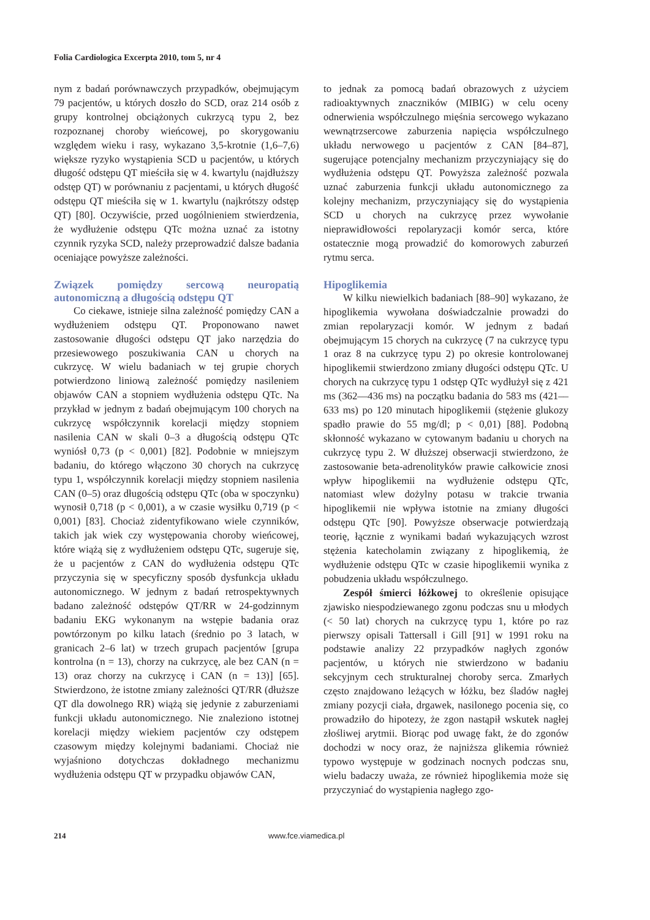Folia Cardiologica Excerpta 2010, tom 5, nr 4
nym z badań porównawczych przypadków, obejmującym 79 pacjentów, u których doszło do SCD, oraz 214 osób z grupy kontrolnej obciążonych cukrzycą typu 2, bez rozpoznanej choroby wieńcowej, po skorygowaniu względem wieku i rasy, wykazano 3,5-krotnie (1,6–7,6) większe ryzyko wystąpienia SCD u pacjentów, u których długość odstępu QT mieściła się w 4. kwartylu (najdłuższy odstęp QT) w porównaniu z pacjentami, u których długość odstępu QT mieściła się w 1. kwartylu (najkrótszy odstęp QT) [80]. Oczywiście, przed uogólnieniem stwierdzenia, że wydłużenie odstępu QTc można uznać za istotny czynnik ryzyka SCD, należy przeprowadzić dalsze badania oceniające powyższe zależności.
Związek pomiędzy sercową neuropatią autonomiczną a długością odstępu QT
Co ciekawe, istnieje silna zależność pomiędzy CAN a wydłużeniem odstępu QT. Proponowano nawet zastosowanie długości odstępu QT jako narzędzia do przesiewowego poszukiwania CAN u chorych na cukrzycę. W wielu badaniach w tej grupie chorych potwierdzono liniową zależność pomiędzy nasileniem objawów CAN a stopniem wydłużenia odstępu QTc. Na przykład w jednym z badań obejmującym 100 chorych na cukrzycę współczynnik korelacji między stopniem nasilenia CAN w skali 0–3 a długością odstępu QTc wyniósł 0,73 (p < 0,001) [82]. Podobnie w mniejszym badaniu, do którego włączono 30 chorych na cukrzycę typu 1, współczynnik korelacji między stopniem nasilenia CAN (0–5) oraz długością odstępu QTc (oba w spoczynku) wynosił 0,718 (p < 0,001), a w czasie wysiłku 0,719 (p < 0,001) [83]. Chociaż zidentyfikowano wiele czynników, takich jak wiek czy występowania choroby wieńcowej, które wiążą się z wydłużeniem odstępu QTc, sugeruje się, że u pacjentów z CAN do wydłużenia odstępu QTc przyczynia się w specyficzny sposób dysfunkcja układu autonomicznego. W jednym z badań retrospektywnych badano zależność odstępów QT/RR w 24-godzinnym badaniu EKG wykonanym na wstępie badania oraz powtórzonym po kilku latach (średnio po 3 latach, w granicach 2–6 lat) w trzech grupach pacjentów [grupa kontrolna (n = 13), chorzy na cukrzycę, ale bez CAN (n = 13) oraz chorzy na cukrzycę i CAN (n = 13)] [65]. Stwierdzono, że istotne zmiany zależności QT/RR (dłuższe QT dla dowolnego RR) wiążą się jedynie z zaburzeniami funkcji układu autonomicznego. Nie znaleziono istotnej korelacji między wiekiem pacjentów czy odstępem czasowym między kolejnymi badaniami. Chociaż nie wyjaśniono dotychczas dokładnego mechanizmu wydłużenia odstępu QT w przypadku objawów CAN,
to jednak za pomocą badań obrazowych z użyciem radioaktywnych znaczników (MIBIG) w celu oceny odnerwienia współczulnego mięśnia sercowego wykazano wewnątrzsercowe zaburzenia napięcia współczulnego układu nerwowego u pacjentów z CAN [84–87], sugerujące potencjalny mechanizm przyczyniający się do wydłużenia odstępu QT. Powyższa zależność pozwala uznać zaburzenia funkcji układu autonomicznego za kolejny mechanizm, przyczyniający się do wystąpienia SCD u chorych na cukrzycę przez wywołanie nieprawidłowości repolaryzacji komór serca, które ostatecznie mogą prowadzić do komorowych zaburzeń rytmu serca.
Hipoglikemia
W kilku niewielkich badaniach [88–90] wykazano, że hipoglikemia wywołana doświadczalnie prowadzi do zmian repolaryzacji komór. W jednym z badań obejmującym 15 chorych na cukrzycę (7 na cukrzycę typu 1 oraz 8 na cukrzycę typu 2) po okresie kontrolowanej hipoglikemii stwierdzono zmiany długości odstępu QTc. U chorych na cukrzycę typu 1 odstęp QTc wydłużył się z 421 ms (362––436 ms) na początku badania do 583 ms (421––633 ms) po 120 minutach hipoglikemii (stężenie glukozy spadło prawie do 55 mg/dl; p < 0,01) [88]. Podobną skłonność wykazano w cytowanym badaniu u chorych na cukrzycę typu 2. W dłuższej obserwacji stwierdzono, że zastosowanie beta-adrenolityków prawie całkowicie znosi wpływ hipoglikemii na wydłużenie odstępu QTc, natomiast wlew dożylny potasu w trakcie trwania hipoglikemii nie wpływa istotnie na zmiany długości odstępu QTc [90]. Powyższe obserwacje potwierdzają teorię, łącznie z wynikami badań wykazujących wzrost stężenia katecholamin związany z hipoglikemią, że wydłużenie odstępu QTc w czasie hipoglikemii wynika z pobudzenia układu współczulnego.
Zespół śmierci łóżkowej to określenie opisujące zjawisko niespodziewanego zgonu podczas snu u młodych (< 50 lat) chorych na cukrzycę typu 1, które po raz pierwszy opisali Tattersall i Gill [91] w 1991 roku na podstawie analizy 22 przypadków nagłych zgonów pacjentów, u których nie stwierdzono w badaniu sekcyjnym cech strukturalnej choroby serca. Zmarłych często znajdowano leżących w łóżku, bez śladów nagłej zmiany pozycji ciała, drgawek, nasilonego pocenia się, co prowadziło do hipotezy, że zgon nastąpił wskutek nagłej złośliwej arytmii. Biorąc pod uwagę fakt, że do zgonów dochodzi w nocy oraz, że najniższa glikemia również typowo występuje w godzinach nocnych podczas snu, wielu badaczy uważa, ze również hipoglikemia może się przyczyniać do wystąpienia nagłego zgo-
214 www.fce.viamedica.pl